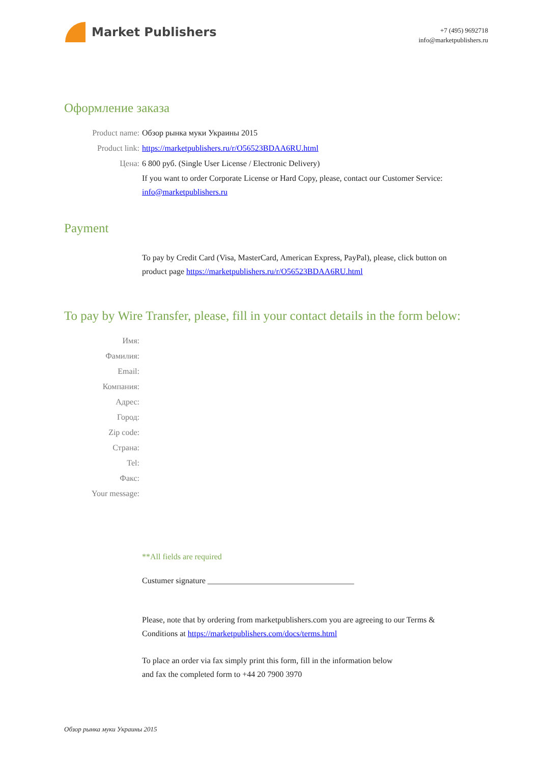Market Publishers
+7 (495) 9692718
info@marketpublishers.ru
Оформление заказа
Product name: Обзор рынка муки Украины 2015
Product link: https://marketpublishers.ru/r/O56523BDAA6RU.html
Цена: 6 800 руб. (Single User License / Electronic Delivery)
If you want to order Corporate License or Hard Copy, please, contact our Customer Service: info@marketpublishers.ru
Payment
To pay by Credit Card (Visa, MasterCard, American Express, PayPal), please, click button on product page https://marketpublishers.ru/r/O56523BDAA6RU.html
To pay by Wire Transfer, please, fill in your contact details in the form below:
Имя:
Фамилия:
Email:
Компания:
Адрес:
Город:
Zip code:
Страна:
Tel:
Факс:
Your message:
**All fields are required
Custumer signature ____________________________________
Please, note that by ordering from marketpublishers.com you are agreeing to our Terms & Conditions at https://marketpublishers.com/docs/terms.html
To place an order via fax simply print this form, fill in the information below
and fax the completed form to +44 20 7900 3970
Обзор рынка муки Украины 2015